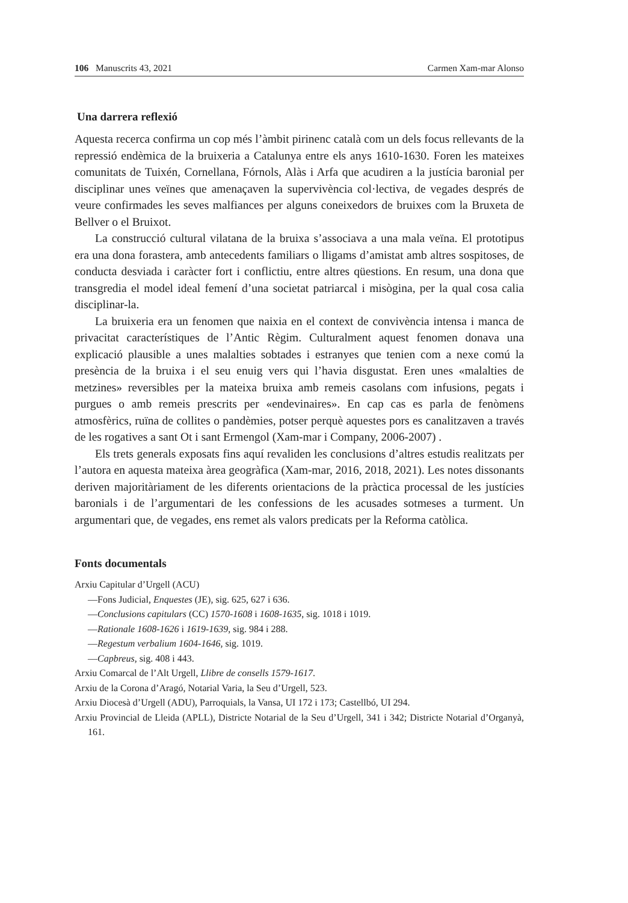106 Manuscrits 43, 2021 Carmen Xam-mar Alonso
Una darrera reflexió
Aquesta recerca confirma un cop més l’àmbit pirinenc català com un dels focus rellevants de la repressió endèmica de la bruixeria a Catalunya entre els anys 1610-1630. Foren les mateixes comunitats de Tuixén, Cornellana, Fórnols, Alàs i Arfa que acudiren a la justícia baronial per disciplinar unes veïnes que amenaçaven la supervivència col·lectiva, de vegades després de veure confirmades les seves malfiances per alguns coneixedors de bruixes com la Bruxeta de Bellver o el Bruixot.
La construcció cultural vilatana de la bruixa s’associava a una mala veïna. El prototipus era una dona forastera, amb antecedents familiars o lligams d’amistat amb altres sospitoses, de conducta desviada i caràcter fort i conflictiu, entre altres qüestions. En resum, una dona que transgredia el model ideal femení d’una societat patriarcal i misògina, per la qual cosa calia disciplinar-la.
La bruixeria era un fenomen que naixia en el context de convivència intensa i manca de privacitat característiques de l’Antic Règim. Culturalment aquest fenomen donava una explicació plausible a unes malalties sobtades i estranyes que tenien com a nexe comú la presència de la bruixa i el seu enuig vers qui l’havia disgustat. Eren unes «malalties de metzines» reversibles per la mateixa bruixa amb remeis casolans com infusions, pegats i purgues o amb remeis prescrits per «endevinaires». En cap cas es parla de fenòmens atmosfèrics, ruïna de collites o pandèmies, potser perquè aquestes pors es canalitzaven a través de les rogatives a sant Ot i sant Ermengol (Xam-mar i Company, 2006-2007) .
Els trets generals exposats fins aquí revaliden les conclusions d’altres estudis realitzats per l’autora en aquesta mateixa àrea geogràfica (Xam-mar, 2016, 2018, 2021). Les notes dissonants deriven majoritàriament de les diferents orientacions de la pràctica processal de les justícies baronials i de l’argumentari de les confessions de les acusades sotmeses a turment. Un argumentari que, de vegades, ens remet als valors predicats per la Reforma catòlica.
Fonts documentals
Arxiu Capitular d’Urgell (ACU)
—Fons Judicial, Enquestes (JE), sig. 625, 627 i 636.
—Conclusions capitulars (CC) 1570-1608 i 1608-1635, sig. 1018 i 1019.
—Rationale 1608-1626 i 1619-1639, sig. 984 i 288.
—Regestum verbalium 1604-1646, sig. 1019.
—Capbreus, sig. 408 i 443.
Arxiu Comarcal de l’Alt Urgell, Llibre de consells 1579-1617.
Arxiu de la Corona d’Aragó, Notarial Varia, la Seu d’Urgell, 523.
Arxiu Diocesà d’Urgell (ADU), Parroquials, la Vansa, UI 172 i 173; Castellbó, UI 294.
Arxiu Provincial de Lleida (APLL), Districte Notarial de la Seu d’Urgell, 341 i 342; Districte Notarial d’Organyà, 161.